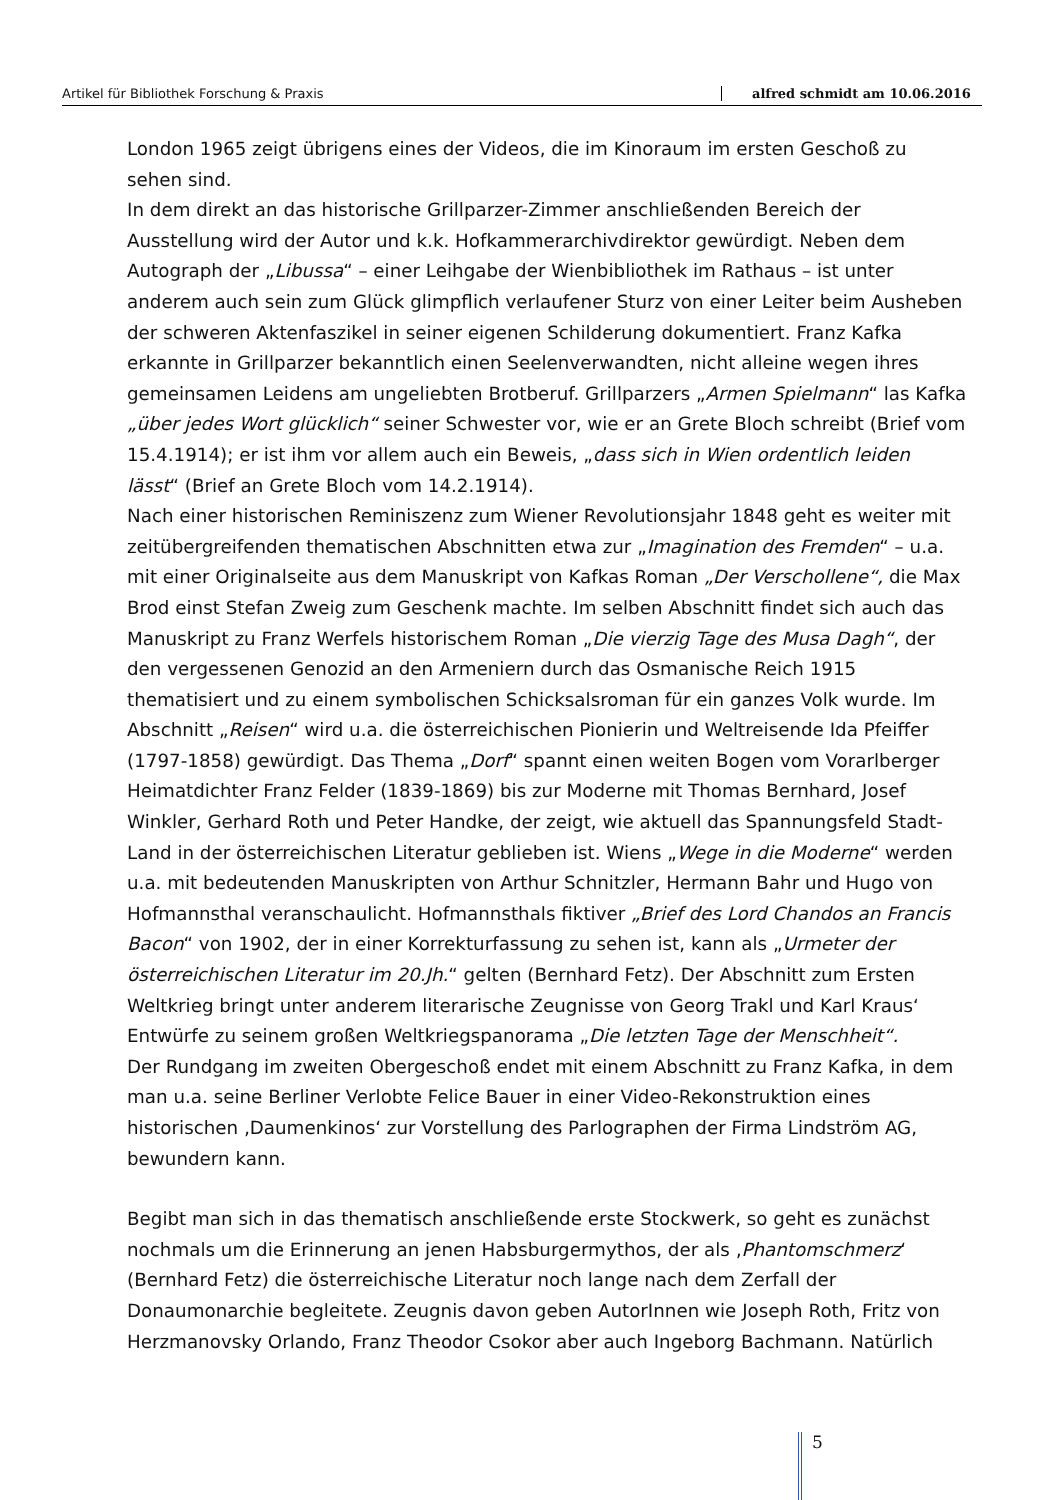Artikel für Bibliothek Forschung & Praxis alfred schmidt am 10.06.2016
London 1965 zeigt übrigens eines der Videos, die im Kinoraum im ersten Geschoß zu sehen sind.
In dem direkt an das historische Grillparzer-Zimmer anschließenden Bereich der Ausstellung wird der Autor und k.k. Hofkammerarchivdirektor gewürdigt. Neben dem Autograph der „Libussa“ – einer Leihgabe der Wienbibliothek im Rathaus – ist unter anderem auch sein zum Glück glimpflich verlaufener Sturz von einer Leiter beim Ausheben der schweren Aktenfaszikel in seiner eigenen Schilderung dokumentiert. Franz Kafka erkannte in Grillparzer bekanntlich einen Seelenverwandten, nicht alleine wegen ihres gemeinsamen Leidens am ungeliebten Brotberuf. Grillparzers „Armen Spielmann“ las Kafka „über jedes Wort glücklich“ seiner Schwester vor, wie er an Grete Bloch schreibt (Brief vom 15.4.1914); er ist ihm vor allem auch ein Beweis, „dass sich in Wien ordentlich leiden lässt“ (Brief an Grete Bloch vom 14.2.1914).
Nach einer historischen Reminiszenz zum Wiener Revolutionsjahr 1848 geht es weiter mit zeitübergreifenden thematischen Abschnitten etwa zur „Imagination des Fremden“ – u.a. mit einer Originalseite aus dem Manuskript von Kafkas Roman „Der Verschollene“, die Max Brod einst Stefan Zweig zum Geschenk machte. Im selben Abschnitt findet sich auch das Manuskript zu Franz Werfels historischem Roman „Die vierzig Tage des Musa Dagh“, der den vergessenen Genozid an den Armeniern durch das Osmanische Reich 1915 thematisiert und zu einem symbolischen Schicksalsroman für ein ganzes Volk wurde. Im Abschnitt „Reisen“ wird u.a. die österreichischen Pionierin und Weltreisende Ida Pfeiffer (1797-1858) gewürdigt. Das Thema „Dorf“ spannt einen weiten Bogen vom Vorarlberger Heimatdichter Franz Felder (1839-1869) bis zur Moderne mit Thomas Bernhard, Josef Winkler, Gerhard Roth und Peter Handke, der zeigt, wie aktuell das Spannungsfeld Stadt-Land in der österreichischen Literatur geblieben ist. Wiens „Wege in die Moderne“ werden u.a. mit bedeutenden Manuskripten von Arthur Schnitzler, Hermann Bahr und Hugo von Hofmannsthal veranschaulicht. Hofmannsthals fiktiver „Brief des Lord Chandos an Francis Bacon“ von 1902, der in einer Korrekturfassung zu sehen ist, kann als „Urmeter der österreichischen Literatur im 20.Jh.“ gelten (Bernhard Fetz). Der Abschnitt zum Ersten Weltkrieg bringt unter anderem literarische Zeugnisse von Georg Trakl und Karl Kraus‘ Entwürfe zu seinem großen Weltkriegspanorama „Die letzten Tage der Menschheit“.
Der Rundgang im zweiten Obergeschoß endet mit einem Abschnitt zu Franz Kafka, in dem man u.a. seine Berliner Verlobte Felice Bauer in einer Video-Rekonstruktion eines historischen ‚Daumenkinos‘ zur Vorstellung des Parlographen der Firma Lindström AG, bewundern kann.
Begibt man sich in das thematisch anschließende erste Stockwerk, so geht es zunächst nochmals um die Erinnerung an jenen Habsburgermythos, der als ‚Phantomschmerz‘ (Bernhard Fetz) die österreichische Literatur noch lange nach dem Zerfall der Donaumonarchie begleitete. Zeugnis davon geben AutorInnen wie Joseph Roth, Fritz von Herzmanovsky Orlando, Franz Theodor Csokor aber auch Ingeborg Bachmann. Natürlich
5